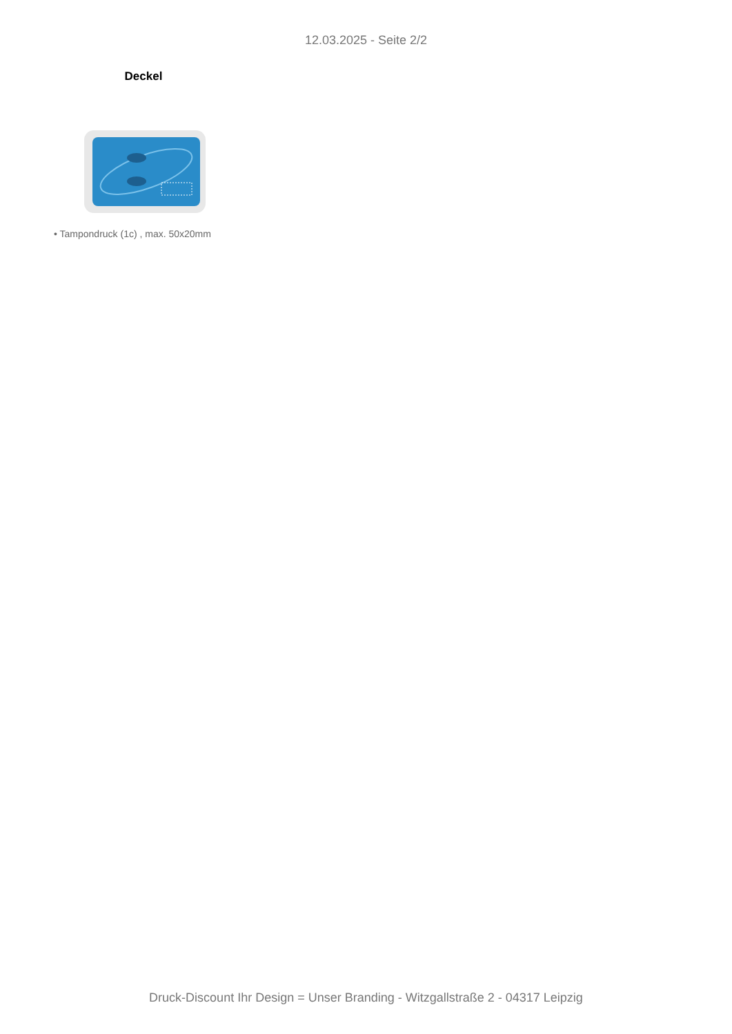12.03.2025 - Seite 2/2
Deckel
• Tampondruck (1c) , max. 50x20mm
Druck-Discount Ihr Design = Unser Branding - Witzgallstraße 2 - 04317 Leipzig